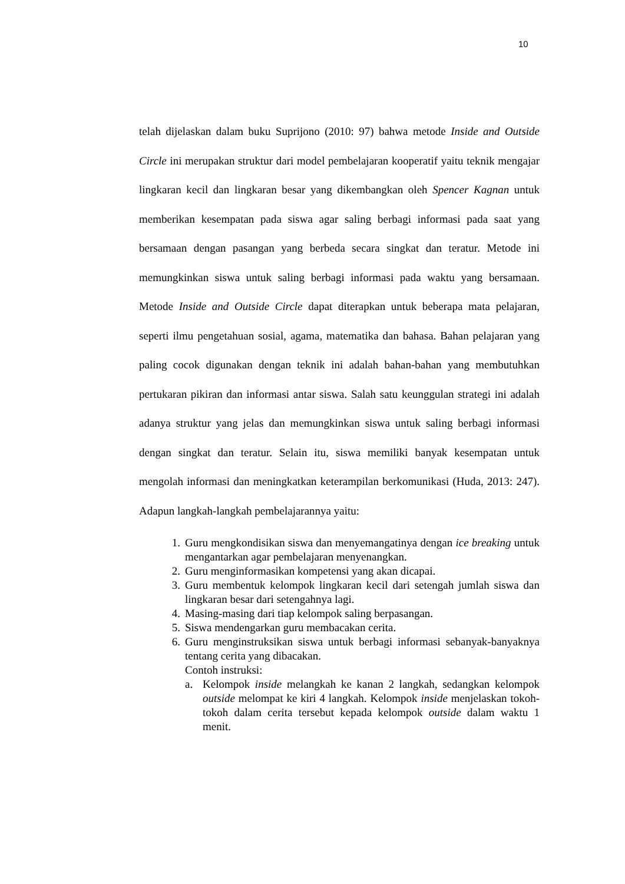10
telah dijelaskan dalam buku Suprijono (2010: 97) bahwa metode Inside and Outside Circle ini merupakan struktur dari model pembelajaran kooperatif yaitu teknik mengajar lingkaran kecil dan lingkaran besar yang dikembangkan oleh Spencer Kagnan untuk memberikan kesempatan pada siswa agar saling berbagi informasi pada saat yang bersamaan dengan pasangan yang berbeda secara singkat dan teratur. Metode ini memungkinkan siswa untuk saling berbagi informasi pada waktu yang bersamaan. Metode Inside and Outside Circle dapat diterapkan untuk beberapa mata pelajaran, seperti ilmu pengetahuan sosial, agama, matematika dan bahasa. Bahan pelajaran yang paling cocok digunakan dengan teknik ini adalah bahan-bahan yang membutuhkan pertukaran pikiran dan informasi antar siswa. Salah satu keunggulan strategi ini adalah adanya struktur yang jelas dan memungkinkan siswa untuk saling berbagi informasi dengan singkat dan teratur. Selain itu, siswa memiliki banyak kesempatan untuk mengolah informasi dan meningkatkan keterampilan berkomunikasi (Huda, 2013: 247). Adapun langkah-langkah pembelajarannya yaitu:
1. Guru mengkondisikan siswa dan menyemangatinya dengan ice breaking untuk mengantarkan agar pembelajaran menyenangkan.
2. Guru menginformasikan kompetensi yang akan dicapai.
3. Guru membentuk kelompok lingkaran kecil dari setengah jumlah siswa dan lingkaran besar dari setengahnya lagi.
4. Masing-masing dari tiap kelompok saling berpasangan.
5. Siswa mendengarkan guru membacakan cerita.
6. Guru menginstruksikan siswa untuk berbagi informasi sebanyak-banyaknya tentang cerita yang dibacakan.
Contoh instruksi:
a. Kelompok inside melangkah ke kanan 2 langkah, sedangkan kelompok outside melompat ke kiri 4 langkah. Kelompok inside menjelaskan tokoh-tokoh dalam cerita tersebut kepada kelompok outside dalam waktu 1 menit.